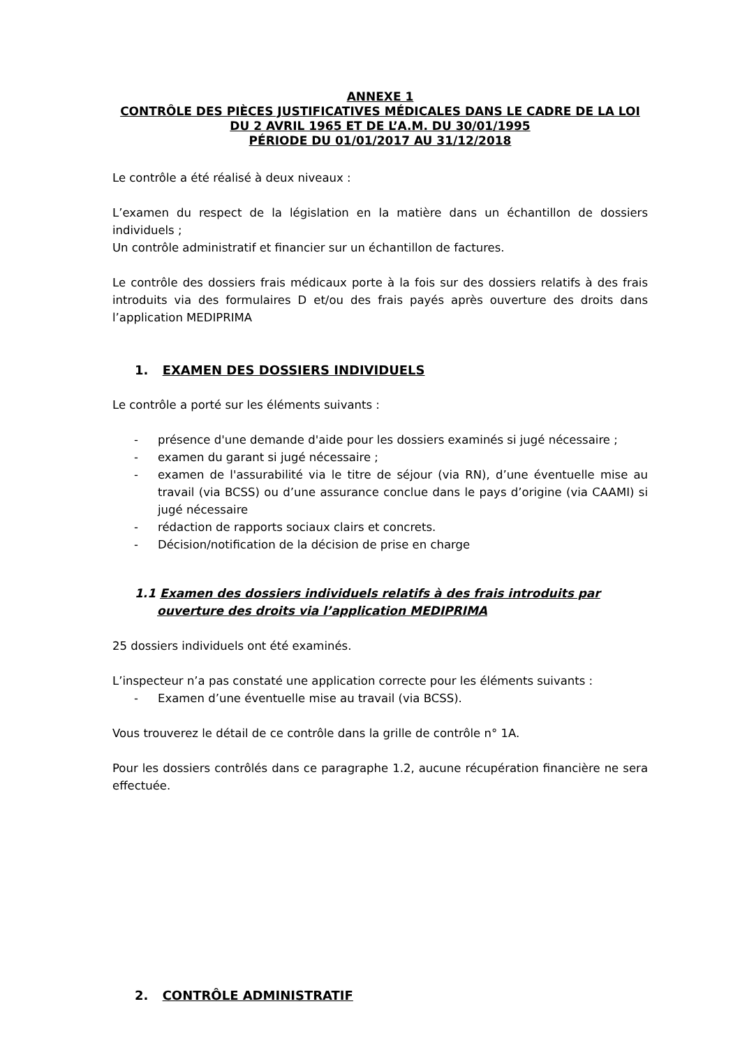ANNEXE 1
CONTRÔLE DES PIÈCES JUSTIFICATIVES MÉDICALES DANS LE CADRE DE LA LOI DU 2 AVRIL 1965 ET DE L’A.M. DU 30/01/1995
PÉRIODE DU 01/01/2017 AU 31/12/2018
Le contrôle a été réalisé à deux niveaux :
L’examen du respect de la législation en la matière dans un échantillon de dossiers individuels ;
Un contrôle administratif et financier sur un échantillon de factures.
Le contrôle des dossiers frais médicaux porte à la fois sur des dossiers relatifs à des frais introduits via des formulaires D et/ou des frais payés après ouverture des droits dans l’application MEDIPRIMA
1. EXAMEN DES DOSSIERS INDIVIDUELS
Le contrôle a porté sur les éléments suivants :
- présence d'une demande d'aide pour les dossiers examinés si jugé nécessaire ;
- examen du garant si jugé nécessaire ;
- examen de l'assurabilité via le titre de séjour (via RN), d’une éventuelle mise au travail (via BCSS) ou d’une assurance conclue dans le pays d’origine (via CAAMI) si jugé nécessaire
- rédaction de rapports sociaux clairs et concrets.
- Décision/notification de la décision de prise en charge
1.1 Examen des dossiers individuels relatifs à des frais introduits par ouverture des droits via l’application MEDIPRIMA
25 dossiers individuels ont été examinés.
L’inspecteur n’a pas constaté une application correcte pour les éléments suivants :
- Examen d’une éventuelle mise au travail (via BCSS).
Vous trouverez le détail de ce contrôle dans la grille de contrôle n° 1A.
Pour les dossiers contrôlés dans ce paragraphe 1.2, aucune récupération financière ne sera effectuée.
2. CONTRÔLE ADMINISTRATIF